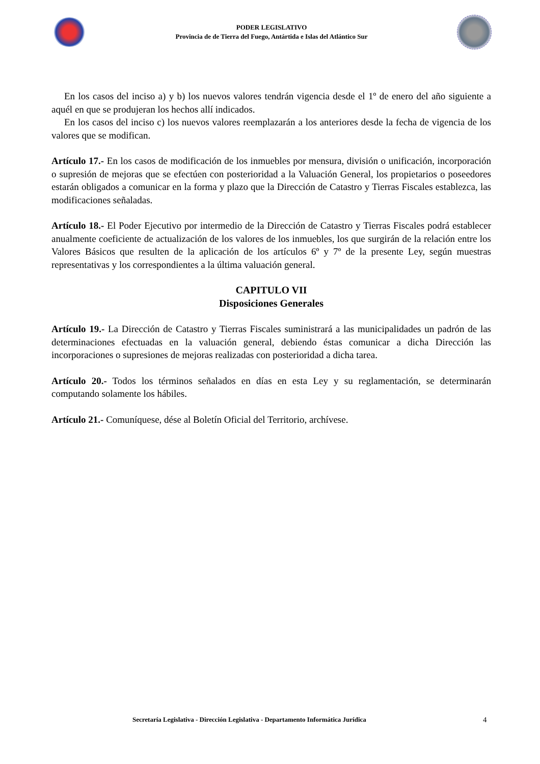PODER LEGISLATIVO
Provincia de de Tierra del Fuego, Antártida e Islas del Atlántico Sur
En los casos del inciso a) y b) los nuevos valores tendrán vigencia desde el 1º de enero del año siguiente a aquél en que se produjeran los hechos allí indicados.
En los casos del inciso c) los nuevos valores reemplazarán a los anteriores desde la fecha de vigencia de los valores que se modifican.
Artículo 17.- En los casos de modificación de los inmuebles por mensura, división o unificación, incorporación o supresión de mejoras que se efectúen con posterioridad a la Valuación General, los propietarios o poseedores estarán obligados a comunicar en la forma y plazo que la Dirección de Catastro y Tierras Fiscales establezca, las modificaciones señaladas.
Artículo 18.- El Poder Ejecutivo por intermedio de la Dirección de Catastro y Tierras Fiscales podrá establecer anualmente coeficiente de actualización de los valores de los inmuebles, los que surgirán de la relación entre los Valores Básicos que resulten de la aplicación de los artículos 6º y 7º de la presente Ley, según muestras representativas y los correspondientes a la última valuación general.
CAPITULO VII
Disposiciones Generales
Artículo 19.- La Dirección de Catastro y Tierras Fiscales suministrará a las municipalidades un padrón de las determinaciones efectuadas en la valuación general, debiendo éstas comunicar a dicha Dirección las incorporaciones o supresiones de mejoras realizadas con posterioridad a dicha tarea.
Artículo 20.- Todos los términos señalados en días en esta Ley y su reglamentación, se determinarán computando solamente los hábiles.
Artículo 21.- Comuníquese, dése al Boletín Oficial del Territorio, archívese.
Secretaría Legislativa - Dirección Legislativa - Departamento Informática Jurídica 4